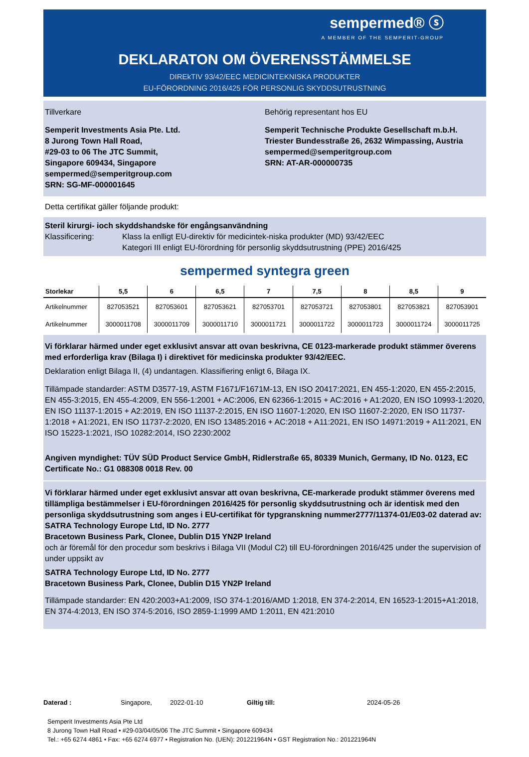sempermed® ⓢ
A MEMBER OF THE SEMPERIT-GROUP
DEKLARATON OM ÖVERENSSTÄMMELSE
DIREkTIV 93/42/EEC MEDICINTEKNISKA PRODUKTER
EU-FÖRORDNING 2016/425 FÖR PERSONLIG SKYDDSUTRUSTNING
Tillverkare
Semperit Investments Asia Pte. Ltd.
8 Jurong Town Hall Road,
#29-03 to 06 The JTC Summit,
Singapore 609434, Singapore
sempermed@semperitgroup.com
SRN: SG-MF-000001645
Behörig representant hos EU
Semperit Technische Produkte Gesellschaft m.b.H.
Triester Bundesstraße 26, 2632 Wimpassing, Austria
sempermed@semperitgroup.com
SRN: AT-AR-000000735
Detta certifikat gäller följande produkt:
Steril kirurgi- ioch skyddshandske för engångsanvändning
Klassificering: Klass la enlligt EU-direktiv för medicintek-niska produkter (MD) 93/42/EEC
Kategori III enligt EU-förordning för personlig skyddsutrustning (PPE) 2016/425
sempermed syntegra green
| Storlekar | 5,5 | 6 | 6,5 | 7 | 7,5 | 8 | 8,5 | 9 |
| --- | --- | --- | --- | --- | --- | --- | --- | --- |
| Artikelnummer | 827053521 | 827053601 | 827053621 | 827053701 | 827053721 | 827053801 | 827053821 | 827053901 |
| Artikelnummer | 3000011708 | 3000011709 | 3000011710 | 3000011721 | 3000011722 | 3000011723 | 3000011724 | 3000011725 |
Vi förklarar härmed under eget exklusivt ansvar att ovan beskrivna, CE 0123-markerade produkt stämmer överens med erforderliga krav (Bilaga I) i direktivet för medicinska produkter 93/42/EEC.
Deklaration enligt Bilaga II, (4) undantagen. Klassifiering enligt 6, Bilaga IX.
Tillämpade standarder: ASTM D3577-19, ASTM F1671/F1671M-13, EN ISO 20417:2021, EN 455-1:2020, EN 455-2:2015, EN 455-3:2015, EN 455-4:2009, EN 556-1:2001 + AC:2006, EN 62366-1:2015 + AC:2016 + A1:2020, EN ISO 10993-1:2020, EN ISO 11137-1:2015 + A2:2019, EN ISO 11137-2:2015, EN ISO 11607-1:2020, EN ISO 11607-2:2020, EN ISO 11737-1:2018 + A1:2021, EN ISO 11737-2:2020, EN ISO 13485:2016 + AC:2018 + A11:2021, EN ISO 14971:2019 + A11:2021, EN ISO 15223-1:2021, ISO 10282:2014, ISO 2230:2002
Angiven myndighet: TÜV SÜD Product Service GmbH, Ridlerstraße 65, 80339 Munich, Germany, ID No. 0123, EC Certificate No.: G1 088308 0018 Rev. 00
Vi förklarar härmed under eget exklusivt ansvar att ovan beskrivna, CE-markerade produkt stämmer överens med tillämpliga bestämmelser i EU-förordningen 2016/425 för personlig skyddsutrustning och är identisk med den personliga skyddsutrustning som anges i EU-certifikat för typgranskning nummer2777/11374-01/E03-02 daterad av:
SATRA Technology Europe Ltd, ID No. 2777
Bracetown Business Park, Clonee, Dublin D15 YN2P Ireland
och är föremål för den procedur som beskrivs i Bilaga VII (Modul C2) till EU-förordningen 2016/425 under the supervision of under uppsikt av
SATRA Technology Europe Ltd, ID No. 2777
Bracetown Business Park, Clonee, Dublin D15 YN2P Ireland
Tillämpade standarder: EN 420:2003+A1:2009, ISO 374-1:2016/AMD 1:2018, EN 374-2:2014, EN 16523-1:2015+A1:2018, EN 374-4:2013, EN ISO 374-5:2016, ISO 2859-1:1999 AMD 1:2011, EN 421:2010
Daterad : Singapore, 2022-01-10 Giltig till: 2024-05-26
Semperit Investments Asia Pte Ltd
8 Jurong Town Hall Road • #29-03/04/05/06 The JTC Summit • Singapore 609434
Tel.: +65 6274 4861 • Fax: +65 6274 6977 • Registration No. (UEN): 201221964N • GST Registration No.: 201221964N